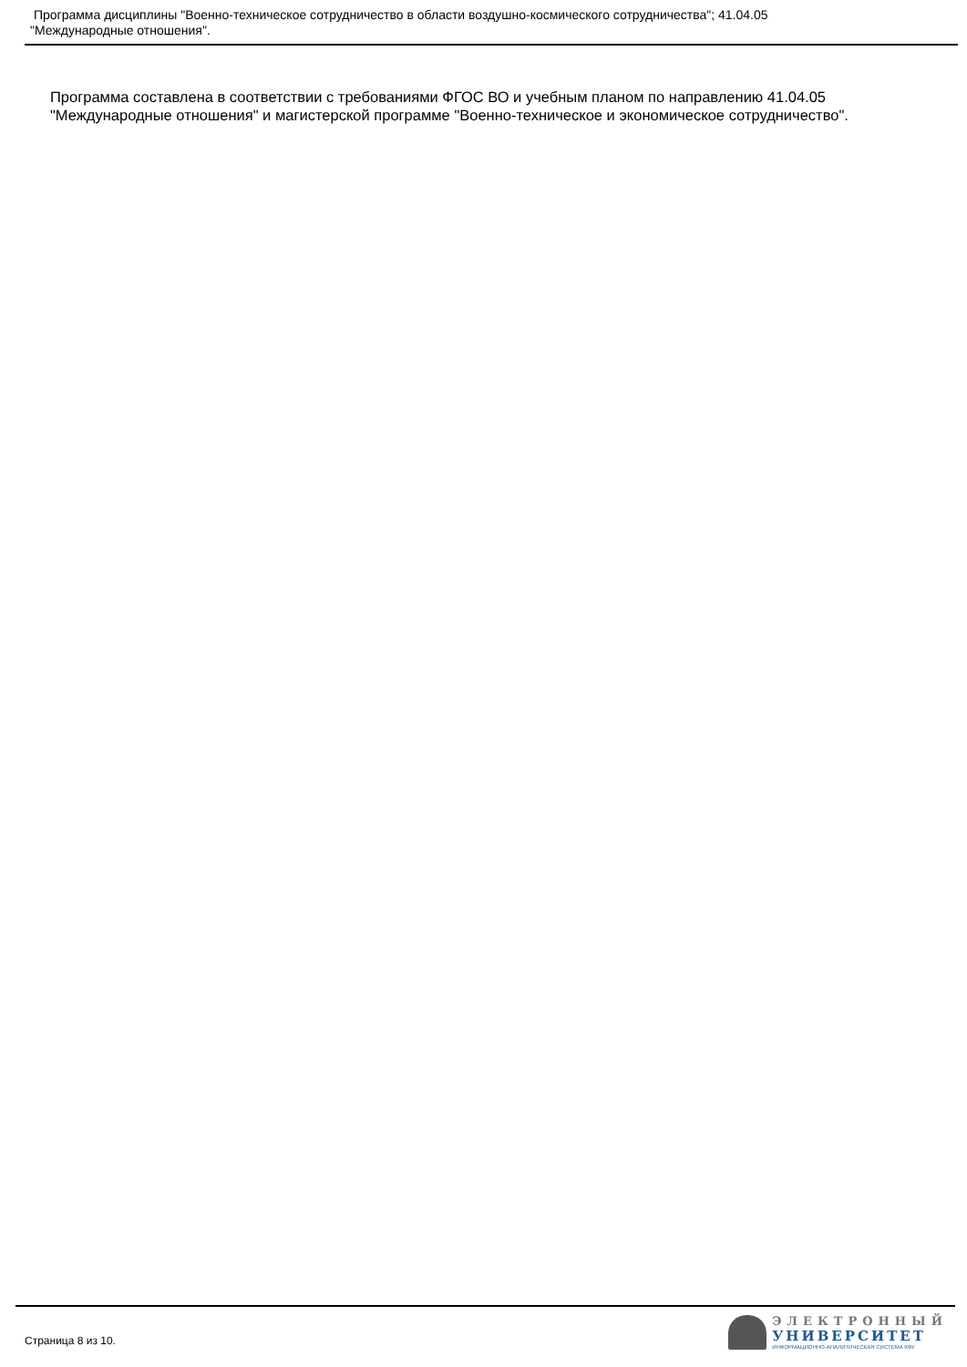Программа дисциплины "Военно-техническое сотрудничество в области воздушно-космического сотрудничества"; 41.04.05
"Международные отношения".
Программа составлена в соответствии с требованиями ФГОС ВО и учебным планом по направлению 41.04.05 "Международные отношения" и магистерской программе "Военно-техническое и экономическое сотрудничество".
Страница 8 из 10.
ЭЛЕКТРОННЫЙ
УНИВЕРСИТЕТ
ИНФОРМАЦИОННО-АНАЛИТИЧЕСКАЯ СИСТЕМА КФУ